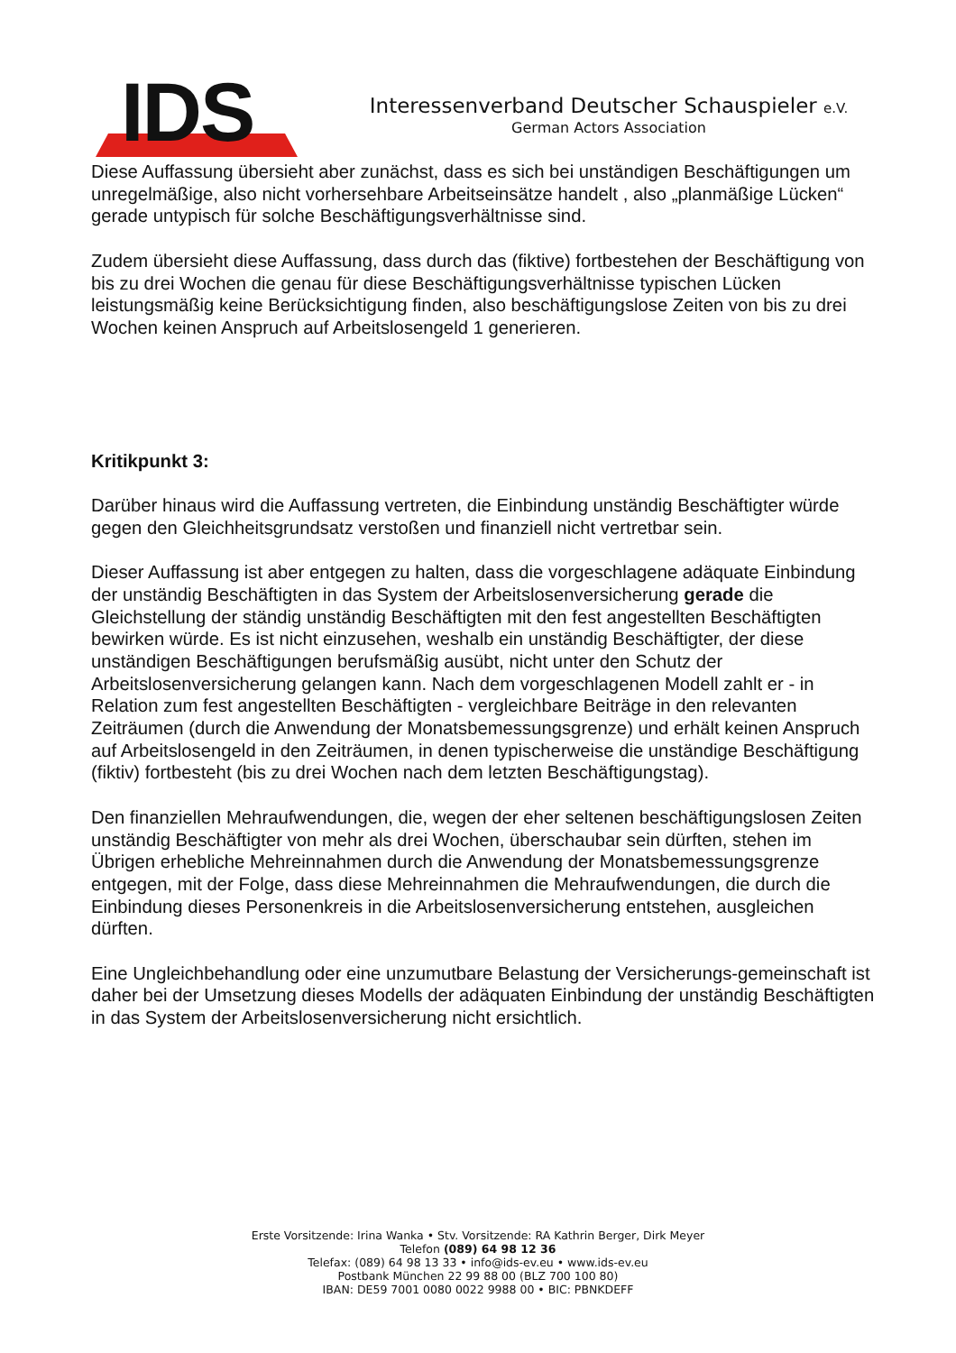IDS
Interessenverband Deutscher Schauspieler e.V.
German Actors Association
Diese Auffassung übersieht aber zunächst, dass es sich bei unständigen Beschäftigungen um unregelmäßige, also nicht vorhersehbare Arbeitseinsätze handelt , also „planmäßige Lücken“ gerade untypisch für solche Beschäftigungsverhältnisse sind.
Zudem übersieht diese Auffassung, dass durch das (fiktive) fortbestehen der Beschäftigung von bis zu drei Wochen die genau für diese Beschäftigungsverhältnisse typischen Lücken leistungsmäßig keine Berücksichtigung finden, also beschäftigungslose Zeiten von bis zu drei Wochen keinen Anspruch auf Arbeitslosengeld 1 generieren.
Kritikpunkt 3:
Darüber hinaus wird die Auffassung vertreten, die Einbindung unständig Beschäftigter würde gegen den Gleichheitsgrundsatz verstoßen und finanziell nicht vertretbar sein.
Dieser Auffassung ist aber entgegen zu halten, dass die vorgeschlagene adäquate Einbindung der unständig Beschäftigten in das System der Arbeitslosenversicherung gerade die Gleichstellung der ständig unständig Beschäftigten mit den fest angestellten Beschäftigten bewirken würde. Es ist nicht einzusehen, weshalb ein unständig Beschäftigter, der diese unständigen Beschäftigungen berufsmäßig ausübt, nicht unter den Schutz der Arbeitslosenversicherung gelangen kann. Nach dem vorgeschlagenen Modell zahlt er - in Relation zum fest angestellten Beschäftigten - vergleichbare Beiträge in den relevanten Zeiträumen (durch die Anwendung der Monatsbemessungsgrenze) und erhält keinen Anspruch auf Arbeitslosengeld in den Zeiträumen, in denen typischerweise die unständige Beschäftigung (fiktiv) fortbesteht (bis zu drei Wochen nach dem letzten Beschäftigungstag).
Den finanziellen Mehraufwendungen, die, wegen der eher seltenen beschäftigungslosen Zeiten unständig Beschäftigter von mehr als drei Wochen, überschaubar sein dürften, stehen im Übrigen erhebliche Mehreinnahmen durch die Anwendung der Monatsbemessungsgrenze entgegen, mit der Folge, dass diese Mehreinnahmen die Mehraufwendungen, die durch die Einbindung dieses Personenkreis in die Arbeitslosenversicherung entstehen, ausgleichen dürften.
Eine Ungleichbehandlung oder eine unzumutbare Belastung der Versicherungs-gemeinschaft ist daher bei der Umsetzung dieses Modells der adäquaten Einbindung der unständig Beschäftigten in das System der Arbeitslosenversicherung nicht ersichtlich.
Erste Vorsitzende: Irina Wanka • Stv. Vorsitzende: RA Kathrin Berger, Dirk Meyer
Telefon (089) 64 98 12 36
Telefax: (089) 64 98 13 33 • info@ids-ev.eu • www.ids-ev.eu
Postbank München 22 99 88 00 (BLZ 700 100 80)
IBAN: DE59 7001 0080 0022 9988 00 • BIC: PBNKDEFF